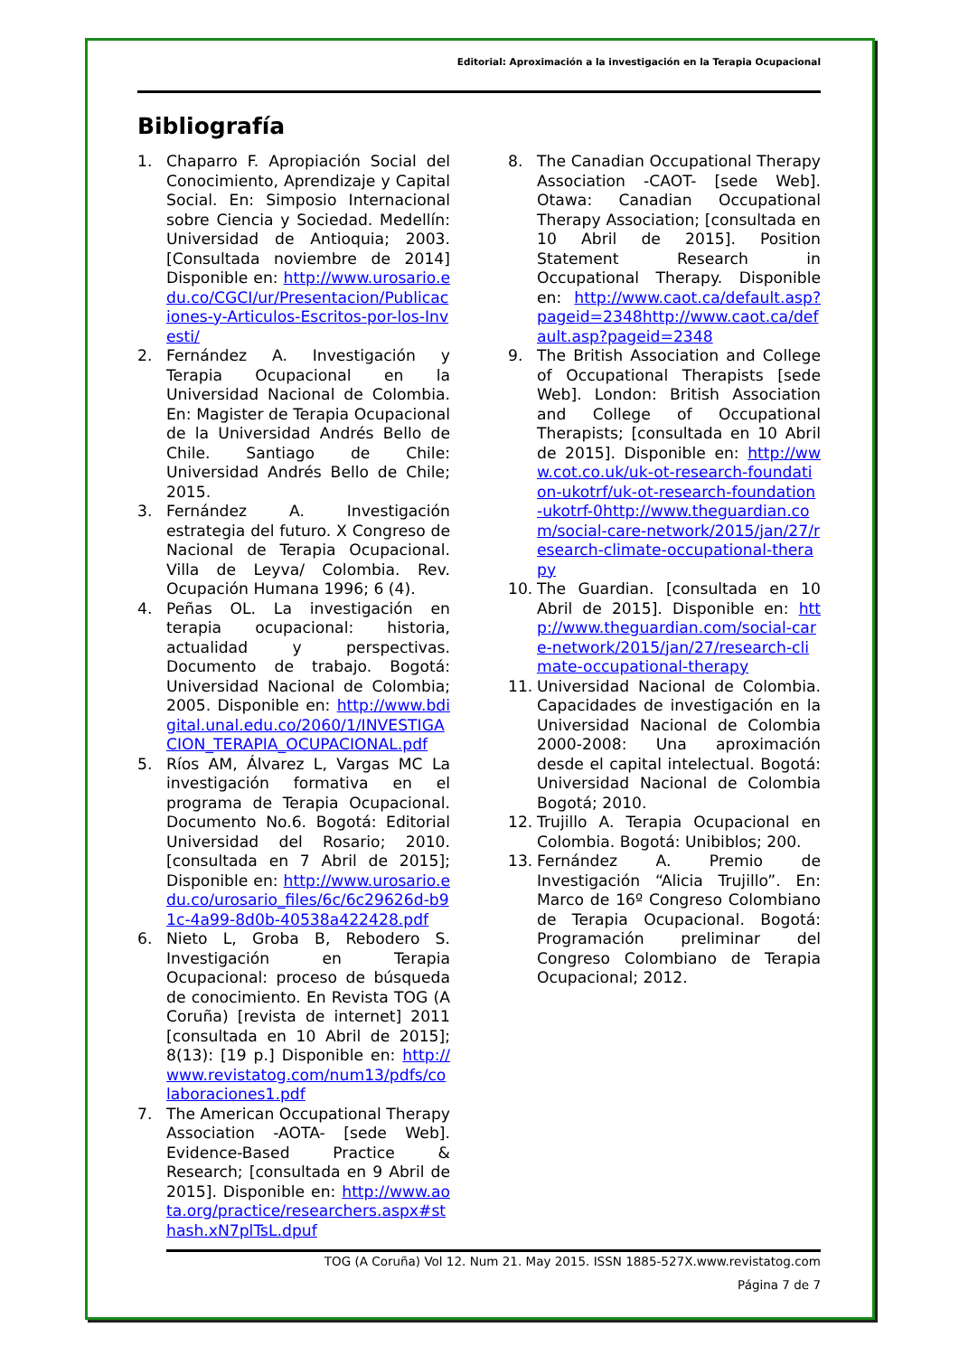Editorial: Aproximación a la investigación en la Terapia Ocupacional
Bibliografía
1. Chaparro F. Apropiación Social del Conocimiento, Aprendizaje y Capital Social. En: Simposio Internacional sobre Ciencia y Sociedad. Medellín: Universidad de Antioquia; 2003. [Consultada noviembre de 2014] Disponible en: http://www.urosario.edu.co/CGCI/ur/Presentacion/Publicaciones-y-Articulos-Escritos-por-los-Investi/
2. Fernández A. Investigación y Terapia Ocupacional en la Universidad Nacional de Colombia. En: Magister de Terapia Ocupacional de la Universidad Andrés Bello de Chile. Santiago de Chile: Universidad Andrés Bello de Chile; 2015.
3. Fernández A. Investigación estrategia del futuro. X Congreso de Nacional de Terapia Ocupacional. Villa de Leyva/ Colombia. Rev. Ocupación Humana 1996; 6 (4).
4. Peñas OL. La investigación en terapia ocupacional: historia, actualidad y perspectivas. Documento de trabajo. Bogotá: Universidad Nacional de Colombia; 2005. Disponible en: http://www.bdigital.unal.edu.co/2060/1/INVESTIGACION_TERAPIA_OCUPACIONAL.pdf
5. Ríos AM, Álvarez L, Vargas MC La investigación formativa en el programa de Terapia Ocupacional. Documento No.6. Bogotá: Editorial Universidad del Rosario; 2010. [consultada en 7 Abril de 2015]; Disponible en: http://www.urosario.edu.co/urosario_files/6c/6c29626d-b91c-4a99-8d0b-40538a422428.pdf
6. Nieto L, Groba B, Rebodero S. Investigación en Terapia Ocupacional: proceso de búsqueda de conocimiento. En Revista TOG (A Coruña) [revista de internet] 2011 [consultada en 10 Abril de 2015]; 8(13): [19 p.] Disponible en: http://www.revistatog.com/num13/pdfs/colaboraciones1.pdf
7. The American Occupational Therapy Association -AOTA- [sede Web]. Evidence-Based Practice & Research; [consultada en 9 Abril de 2015]. Disponible en: http://www.aota.org/practice/researchers.aspx#sthash.xN7plTsL.dpuf
8. The Canadian Occupational Therapy Association -CAOT- [sede Web]. Otawa: Canadian Occupational Therapy Association; [consultada en 10 Abril de 2015]. Position Statement Research in Occupational Therapy. Disponible en: http://www.caot.ca/default.asp?pageid=2348http://www.caot.ca/default.asp?pageid=2348
9. The British Association and College of Occupational Therapists [sede Web]. London: British Association and College of Occupational Therapists; [consultada en 10 Abril de 2015]. Disponible en: http://www.cot.co.uk/uk-ot-research-foundation-ukotrf/uk-ot-research-foundation-ukotrf-0http://www.theguardian.com/social-care-network/2015/jan/27/research-climate-occupational-therapy
10. The Guardian. [consultada en 10 Abril de 2015]. Disponible en: http://www.theguardian.com/social-care-network/2015/jan/27/research-climate-occupational-therapy
11. Universidad Nacional de Colombia. Capacidades de investigación en la Universidad Nacional de Colombia 2000-2008: Una aproximación desde el capital intelectual. Bogotá: Universidad Nacional de Colombia Bogotá; 2010.
12. Trujillo A. Terapia Ocupacional en Colombia. Bogotá: Unibiblos; 200.
13. Fernández A. Premio de Investigación “Alicia Trujillo”. En: Marco de 16º Congreso Colombiano de Terapia Ocupacional. Bogotá: Programación preliminar del Congreso Colombiano de Terapia Ocupacional; 2012.
TOG (A Coruña) Vol 12. Num 21. May 2015. ISSN 1885-527X.www.revistatog.com
Página 7 de 7